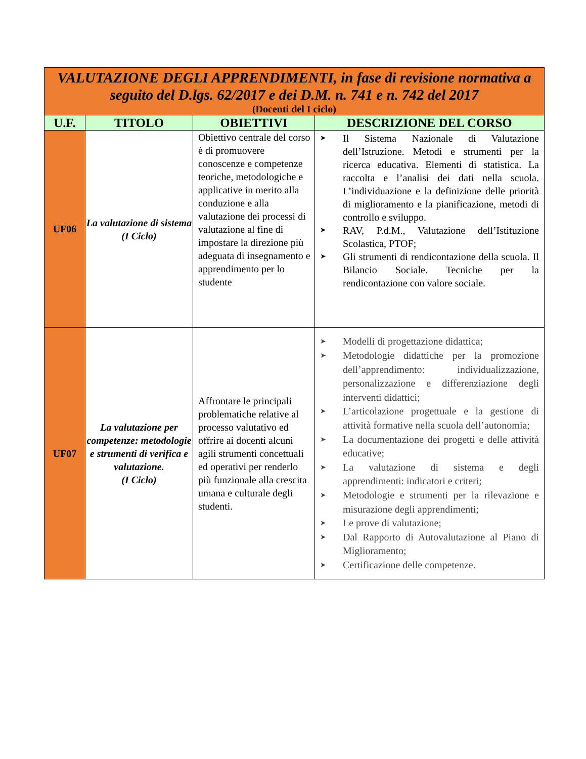| VALUTAZIONE DEGLI APPRENDIMENTI, in fase di revisione normativa a seguito del D.lgs. 62/2017 e dei D.M. n. 741 e n. 742 del 2017 (Docenti del I ciclo) | | | |
| U.F. | TITOLO | OBIETTIVI | DESCRIZIONE DEL CORSO |
| UF06 | La valutazione di sistema (I Ciclo) | Obiettivo centrale del corso è di promuovere conoscenze e competenze teoriche, metodologiche e applicative in merito alla conduzione e alla valutazione dei processi di valutazione al fine di impostare la direzione più adeguata di insegnamento e apprendimento per lo studente | ➤ Il Sistema Nazionale di Valutazione dell’Istruzione. Metodi e strumenti per la ricerca educativa. Elementi di statistica. La raccolta e l’analisi dei dati nella scuola. L’individuazione e la definizione delle priorità di miglioramento e la pianificazione, metodi di controllo e sviluppo. ➤ RAV, P.d.M., Valutazione dell’Istituzione Scolastica, PTOF; ➤ Gli strumenti di rendicontazione della scuola. Il Bilancio Sociale. Tecniche per la rendicontazione con valore sociale. |
| UF07 | La valutazione per competenze: metodologie e strumenti di verifica e valutazione. (I Ciclo) | Affrontare le principali problematiche relative al processo valutativo ed offrire ai docenti alcuni agili strumenti concettuali ed operativi per renderlo più funzionale alla crescita umana e culturale degli studenti. | ➤ Modelli di progettazione didattica; ➤ Metodologie didattiche per la promozione dell’apprendimento: individualizzazione, personalizzazione e differenziazione degli interventi didattici; ➤ L’articolazione progettuale e la gestione di attività formative nella scuola dell’autonomia; ➤ La documentazione dei progetti e delle attività educative; ➤ La valutazione di sistema e degli apprendimenti: indicatori e criteri; ➤ Metodologie e strumenti per la rilevazione e misurazione degli apprendimenti; ➤ Le prove di valutazione; ➤ Dal Rapporto di Autovalutazione al Piano di Miglioramento; ➤ Certificazione delle competenze. |